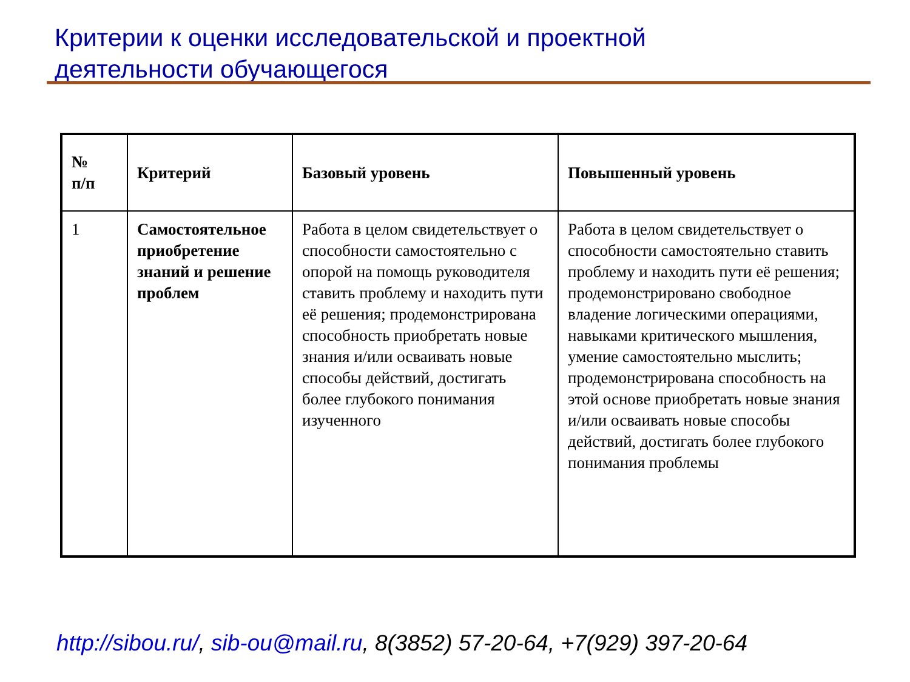Критерии к оценки исследовательской и проектной
деятельности обучающегося
| № п/п | Критерий | Базовый уровень | Повышенный уровень |
| --- | --- | --- | --- |
| 1 | Самостоятельное приобретение знаний и решение проблем | Работа в целом свидетельствует о способности самостоятельно с опорой на помощь руководителя ставить проблему и находить пути её решения; продемонстрирована способность приобретать новые знания и/или осваивать новые способы действий, достигать более глубокого понимания изученного | Работа в целом свидетельствует о способности самостоятельно ставить проблему и находить пути её решения; продемонстрировано свободное владение логическими операциями, навыками критического мышления, умение самостоятельно мыслить; продемонстрирована способность на этой основе приобретать новые знания и/или осваивать новые способы действий, достигать более глубокого понимания проблемы |
http://sibou.ru/, sib-ou@mail.ru, 8(3852) 57-20-64, +7(929) 397-20-64